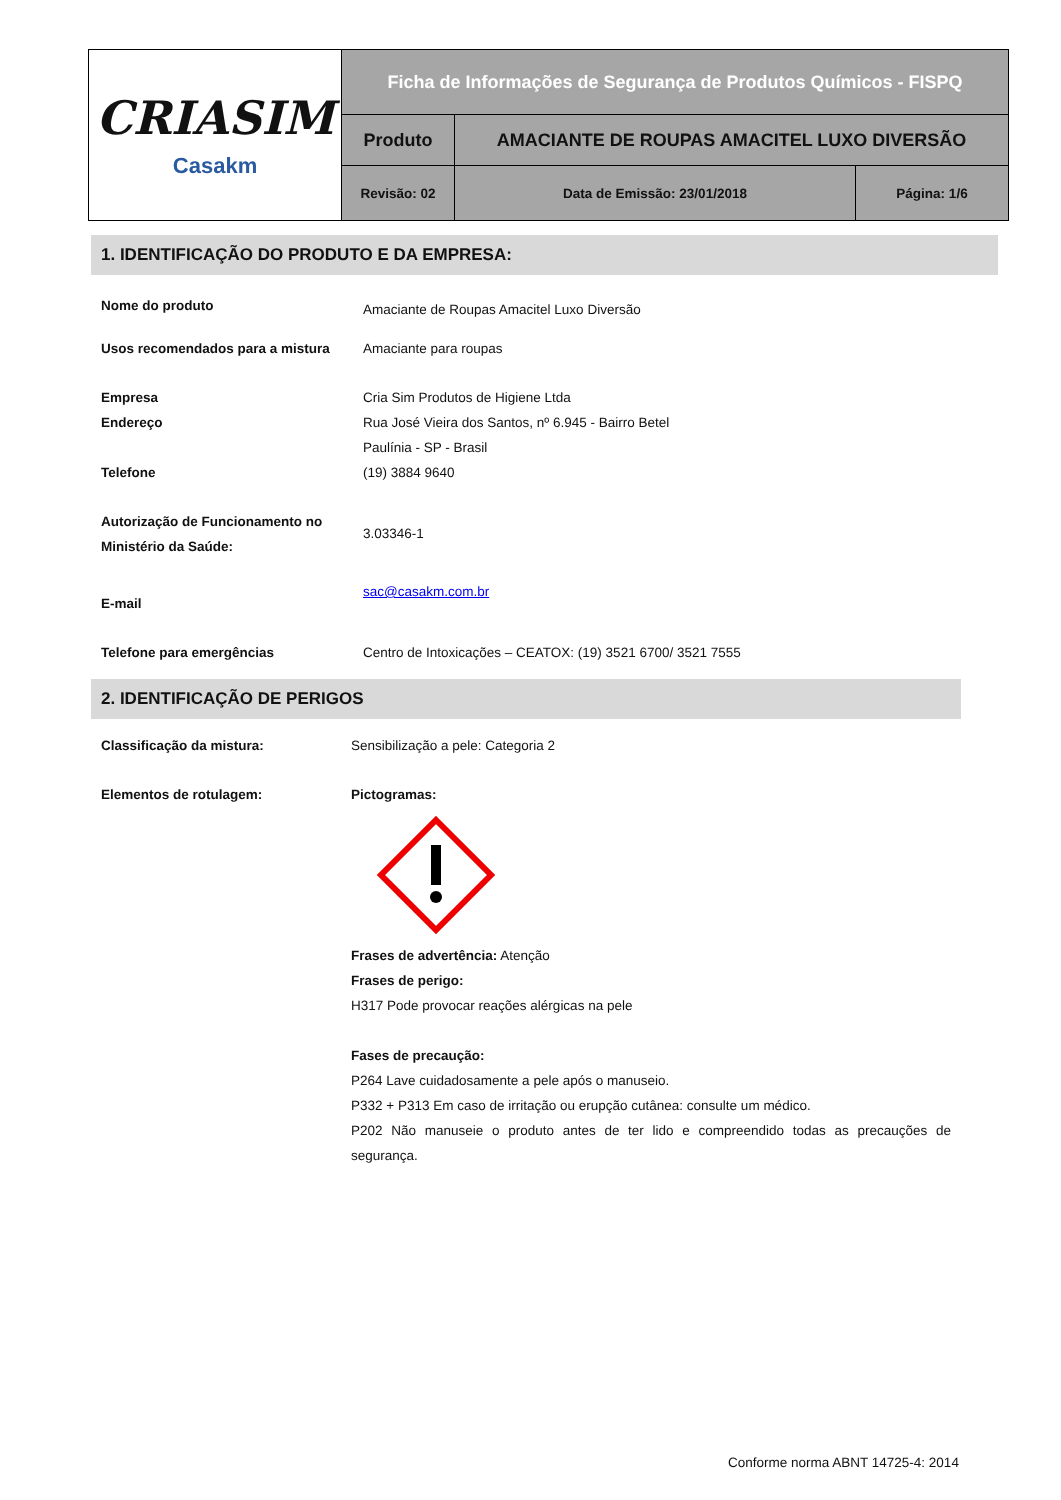| CRIASIM Casakm | Ficha de Informações de Segurança de Produtos Químicos - FISPQ | | |
| | Produto | AMACIANTE DE ROUPAS AMACITEL LUXO DIVERSÃO | |
| | Revisão: 02 | Data de Emissão: 23/01/2018 | Página: 1/6 |
1. IDENTIFICAÇÃO DO PRODUTO E DA EMPRESA:
Nome do produto
Amaciante de Roupas Amacitel Luxo Diversão
Usos recomendados para a mistura Amaciante para roupas
Empresa Cria Sim Produtos de Higiene Ltda
Endereço Rua José Vieira dos Santos, nº 6.945 - Bairro Betel
Paulínia - SP - Brasil
Telefone (19) 3884 9640
Autorização de Funcionamento no Ministério da Saúde:
3.03346-1
E-mail
sac@casakm.com.br
Telefone para emergências Centro de Intoxicações – CEATOX: (19) 3521 6700/ 3521 7555
2. IDENTIFICAÇÃO DE PERIGOS
Classificação da mistura: Sensibilização a pele: Categoria 2
Elementos de rotulagem: Pictogramas:
Frases de advertência: Atenção
Frases de perigo:
H317 Pode provocar reações alérgicas na pele
Fases de precaução:
P264 Lave cuidadosamente a pele após o manuseio.
P332 + P313 Em caso de irritação ou erupção cutânea: consulte um médico.
P202 Não manuseie o produto antes de ter lido e compreendido todas as precauções de segurança.
Conforme norma ABNT 14725-4: 2014